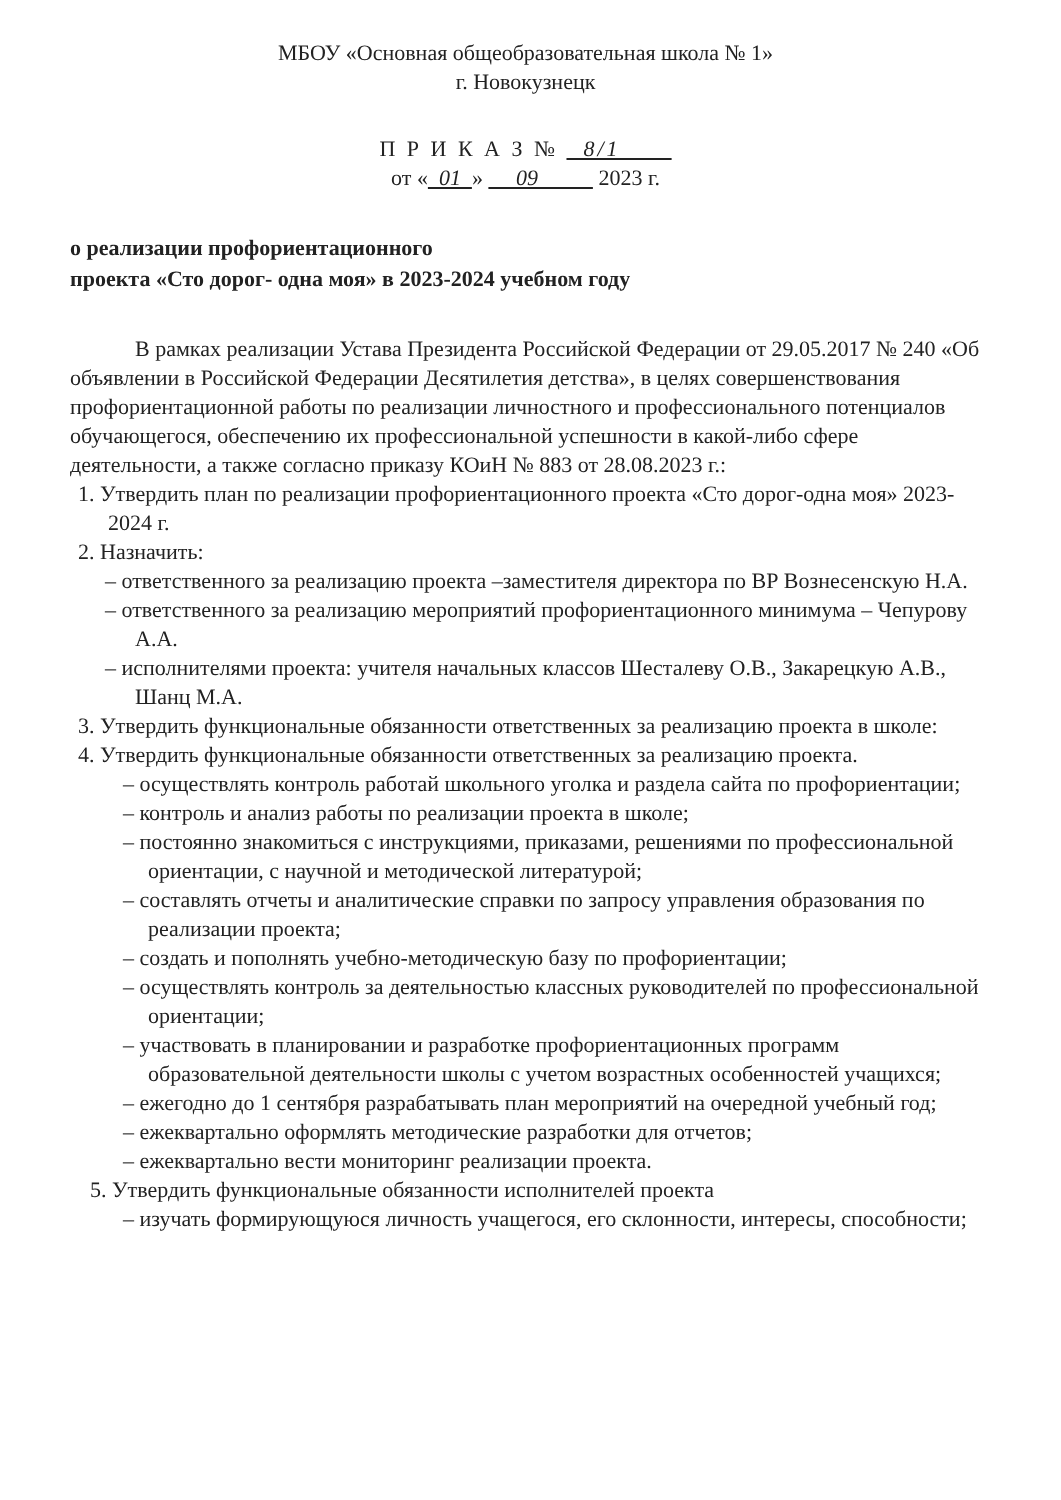МБОУ «Основная общеобразовательная школа № 1»
г. Новокузнецк
П Р И К А З № 8/1
от « 01 » 09 2023 г.
о реализации профориентационного
проекта «Сто дорог- одна моя» в 2023-2024 учебном году
В рамках реализации Устава Президента Российской Федерации от 29.05.2017 № 240 «Об объявлении в Российской Федерации Десятилетия детства», в целях совершенствования профориентационной работы по реализации личностного и профессионального потенциалов обучающегося, обеспечению их профессиональной успешности в какой-либо сфере деятельности, а также согласно приказу КОиН № 883 от 28.08.2023 г.:
1. Утвердить план по реализации профориентационного проекта «Сто дорог-одна моя» 2023-2024 г.
2. Назначить:
– ответственного за реализацию проекта –заместителя директора по ВР Вознесенскую Н.А.
– ответственного за реализацию мероприятий профориентационного минимума – Чепурову А.А.
– исполнителями проекта: учителя начальных классов Шесталеву О.В., Закарецкую А.В., Шанц М.А.
3. Утвердить функциональные обязанности ответственных за реализацию проекта в школе:
4. Утвердить функциональные обязанности ответственных за реализацию проекта.
– осуществлять контроль работай школьного уголка и раздела сайта по профориентации;
– контроль и анализ работы по реализации проекта в школе;
– постоянно знакомиться с инструкциями, приказами, решениями по профессиональной ориентации, с научной и методической литературой;
– составлять отчеты и аналитические справки по запросу управления образования по реализации проекта;
– создать и пополнять учебно-методическую базу по профориентации;
– осуществлять контроль за деятельностью классных руководителей по профессиональной ориентации;
– участвовать в планировании и разработке профориентационных программ образовательной деятельности школы с учетом возрастных особенностей учащихся;
– ежегодно до 1 сентября разрабатывать план мероприятий на очередной учебный год;
– ежеквартально оформлять методические разработки для отчетов;
– ежеквартально вести мониторинг реализации проекта.
5. Утвердить функциональные обязанности исполнителей проекта
– изучать формирующуюся личность учащегося, его склонности, интересы, способности;